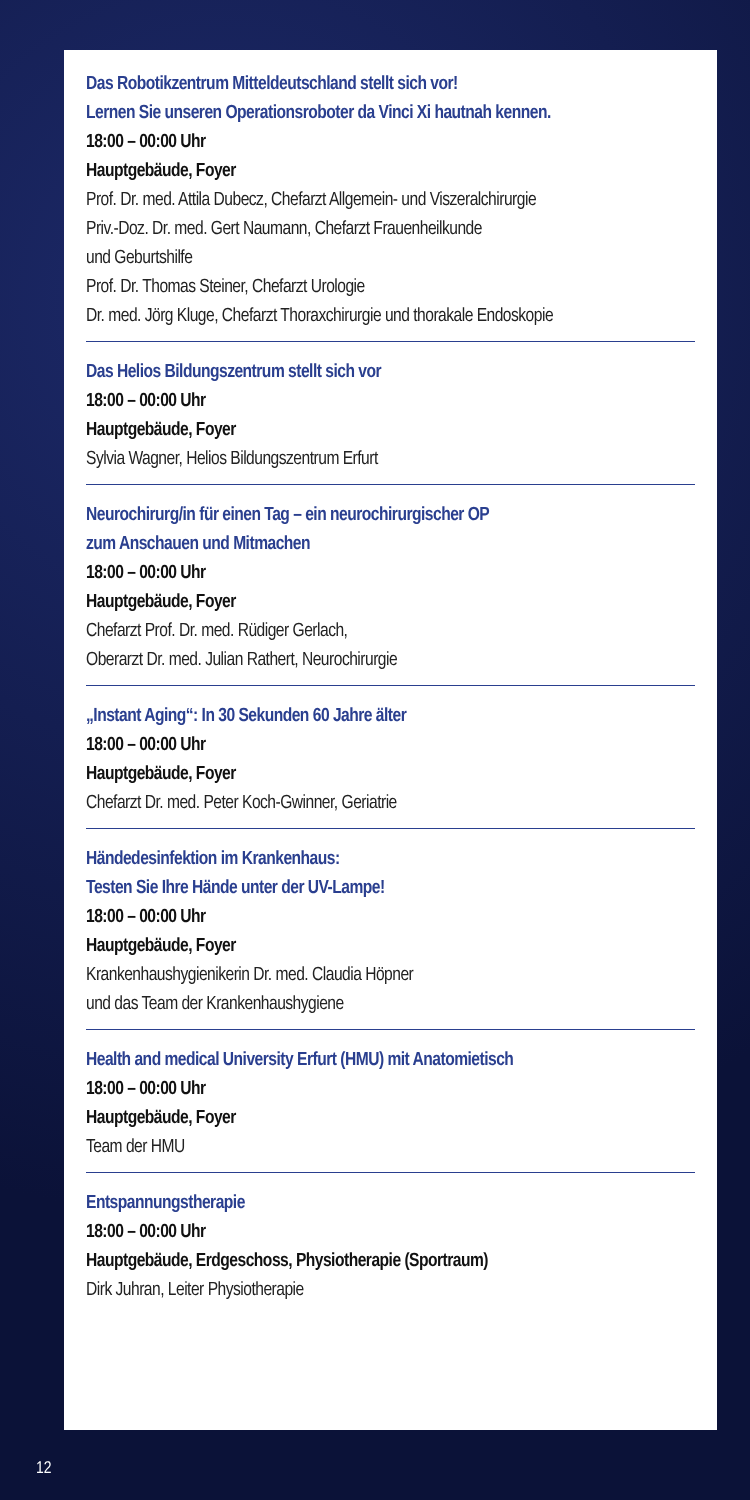Das Robotikzentrum Mitteldeutschland stellt sich vor!
Lernen Sie unseren Operationsroboter da Vinci Xi hautnah kennen.
18:00 – 00:00 Uhr
Hauptgebäude, Foyer
Prof. Dr. med. Attila Dubecz, Chefarzt Allgemein- und Viszeralchirurgie
Priv.-Doz. Dr. med. Gert Naumann, Chefarzt Frauenheilkunde
und Geburtshilfe
Prof. Dr. Thomas Steiner, Chefarzt Urologie
Dr. med. Jörg Kluge, Chefarzt Thoraxchirurgie und thorakale Endoskopie
Das Helios Bildungszentrum stellt sich vor
18:00 – 00:00 Uhr
Hauptgebäude, Foyer
Sylvia Wagner, Helios Bildungszentrum Erfurt
Neurochirurg/in für einen Tag – ein neurochirurgischer OP
zum Anschauen und Mitmachen
18:00 – 00:00 Uhr
Hauptgebäude, Foyer
Chefarzt Prof. Dr. med. Rüdiger Gerlach,
Oberarzt Dr. med. Julian Rathert, Neurochirurgie
„Instant Aging“: In 30 Sekunden 60 Jahre älter
18:00 – 00:00 Uhr
Hauptgebäude, Foyer
Chefarzt Dr. med. Peter Koch-Gwinner, Geriatrie
Händedesinfektion im Krankenhaus:
Testen Sie Ihre Hände unter der UV-Lampe!
18:00 – 00:00 Uhr
Hauptgebäude, Foyer
Krankenhaushygienikerin Dr. med. Claudia Höpner
und das Team der Krankenhaushygiene
Health and medical University Erfurt (HMU) mit Anatomietisch
18:00 – 00:00 Uhr
Hauptgebäude, Foyer
Team der HMU
Entspannungstherapie
18:00 – 00:00 Uhr
Hauptgebäude, Erdgeschoss, Physiotherapie (Sportraum)
Dirk Juhran, Leiter Physiotherapie
12